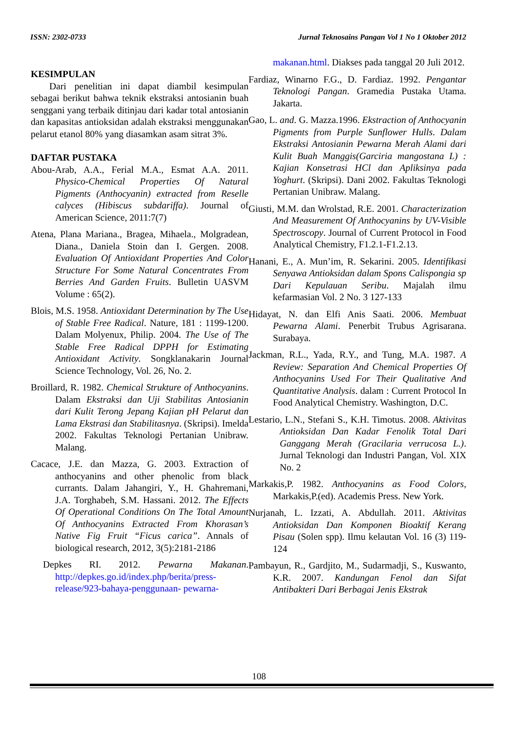ISSN: 2302-0733 Jurnal Teknosains Pangan Vol 1 No 1 Oktober 2012
KESIMPULAN
Dari penelitian ini dapat diambil kesimpulan sebagai berikut bahwa teknik ekstraksi antosianin buah senggani yang terbaik ditinjau dari kadar total antosianin dan kapasitas antioksidan adalah ekstraksi menggunakan pelarut etanol 80% yang diasamkan asam sitrat 3%.
DAFTAR PUSTAKA
Abou-Arab, A.A., Ferial M.A., Esmat A.A. 2011. Physico-Chemical Properties Of Natural Pigments (Anthocyanin) extracted from Reselle calyces (Hibiscus subdariffa). Journal of American Science, 2011:7(7)
Atena, Plana Mariana., Bragea, Mihaela., Molgradean, Diana., Daniela Stoin dan I. Gergen. 2008. Evaluation Of Antioxidant Properties And Color Structure For Some Natural Concentrates From Berries And Garden Fruits. Bulletin UASVM Volume : 65(2).
Blois, M.S. 1958. Antioxidant Determination by The Use of Stable Free Radical. Nature, 181 : 1199-1200. Dalam Molyenux, Philip. 2004. The Use of The Stable Free Radical DPPH for Estimating Antioxidant Activity. Songklanakarin Journal Science Technology, Vol. 26, No. 2.
Broillard, R. 1982. Chemical Strukture of Anthocyanins. Dalam Ekstraksi dan Uji Stabilitas Antosianin dari Kulit Terong Jepang Kajian pH Pelarut dan Lama Ekstrasi dan Stabilitasnya. (Skripsi). Imelda 2002. Fakultas Teknologi Pertanian Unibraw. Malang.
Cacace, J.E. dan Mazza, G. 2003. Extraction of anthocyanins and other phenolic from black currants. Dalam Jahangiri, Y., H. Ghahremani, J.A. Torghabeh, S.M. Hassani. 2012. The Effects Of Operational Conditions On The Total Amount Of Anthocyanins Extracted From Khorasan’s Native Fig Fruit “Ficus carica”. Annals of biological research, 2012, 3(5):2181-2186
Depkes RI. 2012. Pewarna Makanan. http://depkes.go.id/index.php/berita/press-release/923-bahaya-penggunaan- pewarna-
makanan.html. Diakses pada tanggal 20 Juli 2012.
Fardiaz, Winarno F.G., D. Fardiaz. 1992. Pengantar Teknologi Pangan. Gramedia Pustaka Utama. Jakarta.
Gao, L. and. G. Mazza.1996. Ekstraction of Anthocyanin Pigments from Purple Sunflower Hulls. Dalam Ekstraksi Antosianin Pewarna Merah Alami dari Kulit Buah Manggis(Garciria mangostana L) : Kajian Konsetrasi HCl dan Apliksinya pada Yoghurt. (Skripsi). Dani 2002. Fakultas Teknologi Pertanian Unibraw. Malang.
Giusti, M.M. dan Wrolstad, R.E. 2001. Characterization And Measurement Of Anthocyanins by UV-Visible Spectroscopy. Journal of Current Protocol in Food Analytical Chemistry, F1.2.1-F1.2.13.
Hanani, E., A. Mun’im, R. Sekarini. 2005. Identifikasi Senyawa Antioksidan dalam Spons Calispongia sp Dari Kepulauan Seribu. Majalah ilmu kefarmasian Vol. 2 No. 3 127-133
Hidayat, N. dan Elfi Anis Saati. 2006. Membuat Pewarna Alami. Penerbit Trubus Agrisarana. Surabaya.
Jackman, R.L., Yada, R.Y., and Tung, M.A. 1987. A Review: Separation And Chemical Properties Of Anthocyanins Used For Their Qualitative And Quantitative Analysis. dalam : Current Protocol In Food Analytical Chemistry. Washington, D.C.
Lestario, L.N., Stefani S., K.H. Timotus. 2008. Aktivitas Antioksidan Dan Kadar Fenolik Total Dari Ganggang Merah (Gracilaria verrucosa L.). Jurnal Teknologi dan Industri Pangan, Vol. XIX No. 2
Markakis,P. 1982. Anthocyanins as Food Colors, Markakis,P.(ed). Academis Press. New York.
Nurjanah, L. Izzati, A. Abdullah. 2011. Aktivitas Antioksidan Dan Komponen Bioaktif Kerang Pisau (Solen spp). Ilmu kelautan Vol. 16 (3) 119-124
Pambayun, R., Gardjito, M., Sudarmadji, S., Kuswanto, K.R. 2007. Kandungan Fenol dan Sifat Antibakteri Dari Berbagai Jenis Ekstrak
108